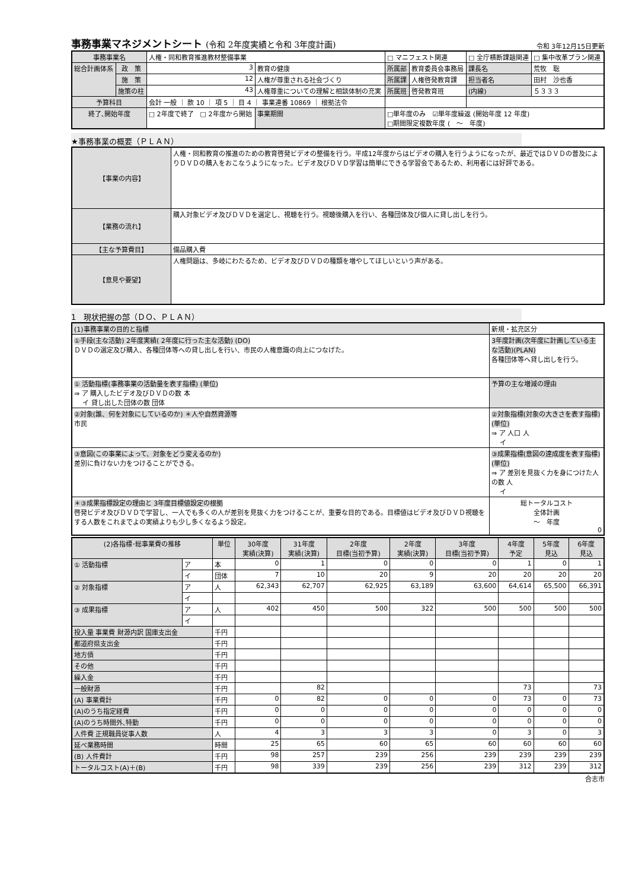事務事業マネジメントシート (令和 2年度実績と令和 3年度計画)
令和 3年12月15日更新
| 事務事業名 | | 人権・同和教育推進教材整備事業 | | | □ マニフェスト関連 | | □ 全庁横断課題関連 | | □ 集中改革プラン関連 |
| 総合計画体系 | 政 策 | 3 | 教育の健康 | | 所属部 | 教育委員会事務局 | 課長名 | 荒牧 聡 | |
| | 施 策 | 12 | 人権が尊重される社会づくり | | 所属課 | 人権啓発教育課 | 担当者名 | 田村 沙也香 | |
| | 施策の柱 | 43 | 人権尊重についての理解と相談体制の充実 | | 所属班 | 啓発教育班 | (内線) | ５３３３ | |
| 予算科目 | | 会計 一般 ｜ 款 10 ｜ 項 5 ｜ 目 4 ｜ 事業連番 10869 ｜ 根拠法令 | | | | | | | |
| 終了､開始年度 | | □ 2年度で終了 □ 2年度から開始 | | 事業期間 | □単年度のみ ☑単年度繰返 (開始年度 12 年度) □期間限定複数年度 ( ～ 年度) | | | | |
★事務事業の概要（ＰＬＡＮ）
| 【事業の内容】 | 人権・同和教育の推進のための教育啓発ビデオの整備を行う。平成12年度からはビデオの購入を行うようになったが、最近ではＤＶＤの普及によりＤＶＤの購入をおこなうようになった。ビデオ及びＤＶＤ学習は簡単にできる学習会であるため、利用者には好評である。 |
| 【業務の流れ】 | 購入対象ビデオ及びＤＶＤを選定し、視聴を行う。視聴後購入を行い、各種団体及び個人に貸し出しを行う。 |
| 【主な予算費目】 | 備品購入費 |
| 【意見や要望】 | 人権問題は、多岐にわたるため、ビデオ及びＤＶＤの種類を増やしてほしいという声がある。 |
1　現状把握の部（ＤＯ、ＰＬＡＮ）
| (1)事務事業の目的と指標 | 新規・拡充区分 |
| ①手段(主な活動) 2年度実績( 2年度に行った主な活動) (DO) ＤＶＤの選定及び購入、各種団体等への貸し出しを行い、市民の人権意識の向上につなげた。 | 3年度計画(次年度に計画している主な活動)(PLAN) 各種団体等へ貸し出しを行う。 |
| ① 活動指標(事務事業の活動量を表す指標) (単位) ⇒ ア 購入したビデオ及びＤＶＤの数 本 イ 貸し出した団体の数 団体 | 予算の主な増減の理由 |
| ②対象(誰、何を対象にしているのか) ＊人や自然資源等 市民 | ②対象指標(対象の大きさを表す指標) (単位) ⇒ ア 人口 人 イ |
| ③意図(この事業によって、対象をどう変えるのか) 差別に負けない力をつけることができる。 | ③成果指標(意図の達成度を表す指標) (単位) ⇒ ア 差別を見抜く力を身につけた人の数 人 イ |
| ＊③成果指標設定の理由と 3年度目標値設定の根拠 啓発ビデオ及びＤＶＤで学習し、一人でも多くの人が差別を見抜く力をつけることが、重要な目的である。目標値はビデオ及びＤＶＤ視聴をする人数をこれまでよの実績よりも少し多くなるよう設定。 | 総トータルコスト 全体計画 ～ 年度 0 |
| (2)各指標･総事業費の推移 | | 単位 | 30年度 実績(決算) | 31年度 実績(決算) | 2年度 目標(当初予算) | 2年度 実績(決算) | 3年度 目標(当初予算) | 4年度 予定 | 5年度 見込 | 6年度 見込 |
| --- | --- | --- | --- | --- | --- | --- | --- | --- | --- | --- |
| ① 活動指標 | ア | 本 | 0 | 1 | 0 | 0 | 0 | 1 | 0 | 1 |
| | イ | 団体 | 7 | 10 | 20 | 9 | 20 | 20 | 20 | 20 |
| ② 対象指標 | ア | 人 | 62,343 | 62,707 | 62,925 | 63,189 | 63,600 | 64,614 | 65,500 | 66,391 |
| | イ | | | | | | | | | |
| ③ 成果指標 | ア | 人 | 402 | 450 | 500 | 322 | 500 | 500 | 500 | 500 |
| | イ | | | | | | | | | |
| 投入量 事業費 財源内訳 国庫支出金 | | 千円 | | | | | | | | |
| 都道府県支出金 | | 千円 | | | | | | | | |
| 地方債 | | 千円 | | | | | | | | |
| その他 | | 千円 | | | | | | | | |
| 繰入金 | | 千円 | | | | | | | | |
| 一般財源 | | 千円 | | 82 | | | | 73 | | 73 |
| (A) 事業費計 | | 千円 | 0 | 82 | 0 | 0 | 0 | 73 | 0 | 73 |
| (A)のうち指定経費 | | 千円 | 0 | 0 | 0 | 0 | 0 | 0 | 0 | 0 |
| (A)のうち時間外､特勤 | | 千円 | 0 | 0 | 0 | 0 | 0 | 0 | 0 | 0 |
| 人件費 正規職員従事人数 | | 人 | 4 | 3 | 3 | 3 | 0 | 3 | 0 | 3 |
| 延べ業務時間 | | 時間 | 25 | 65 | 60 | 65 | 60 | 60 | 60 | 60 |
| (B) 人件費計 | | 千円 | 98 | 257 | 239 | 256 | 239 | 239 | 239 | 239 |
| トータルコスト(A)＋(B) | | 千円 | 98 | 339 | 239 | 256 | 239 | 312 | 239 | 312 |
合志市